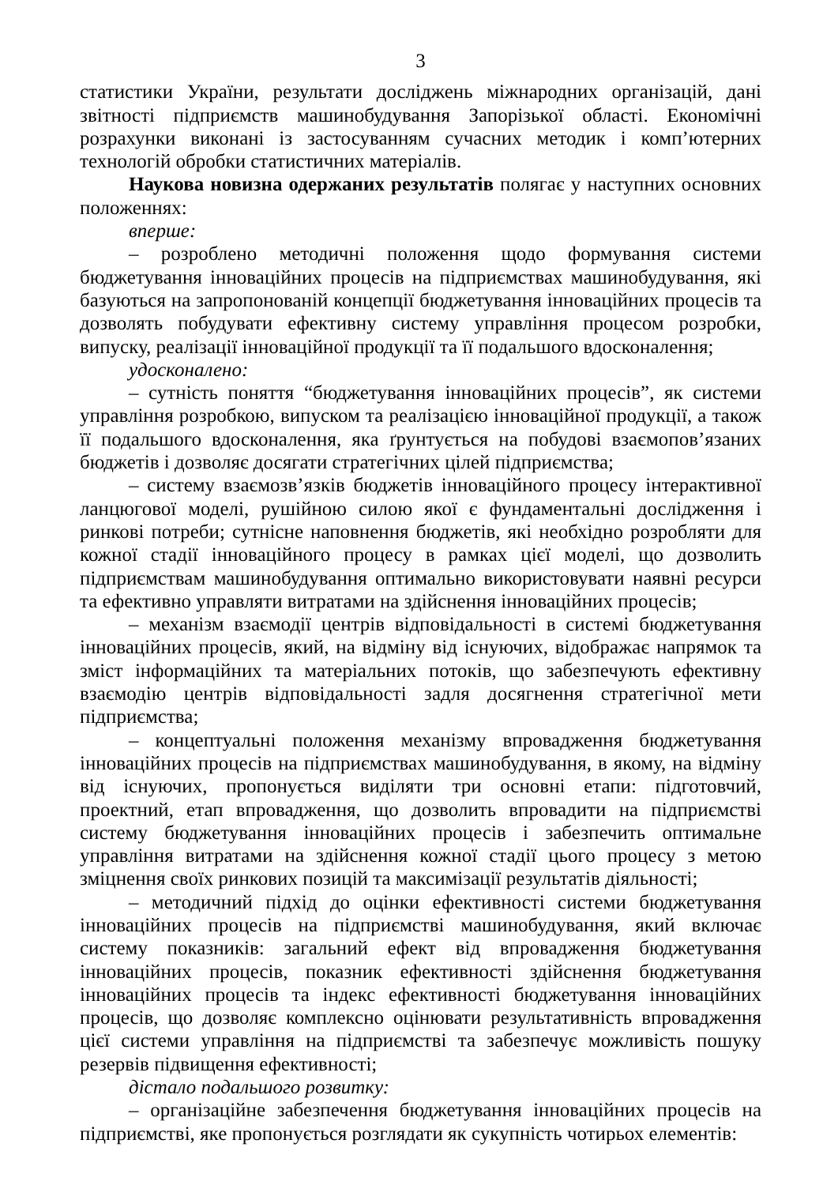3
статистики України, результати досліджень міжнародних організацій, дані звітності підприємств машинобудування Запорізької області. Економічні розрахунки виконані із застосуванням сучасних методик і комп’ютерних технологій обробки статистичних матеріалів.
Наукова новизна одержаних результатів полягає у наступних основних положеннях:
вперше:
– розроблено методичні положення щодо формування системи бюджетування інноваційних процесів на підприємствах машинобудування, які базуються на запропонованій концепції бюджетування інноваційних процесів та дозволять побудувати ефективну систему управління процесом розробки, випуску, реалізації інноваційної продукції та її подальшого вдосконалення;
удосконалено:
– сутність поняття “бюджетування інноваційних процесів”, як системи управління розробкою, випуском та реалізацією інноваційної продукції, а також її подальшого вдосконалення, яка ґрунтується на побудові взаємопов’язаних бюджетів і дозволяє досягати стратегічних цілей підприємства;
– систему взаємозв’язків бюджетів інноваційного процесу інтерактивної ланцюгової моделі, рушійною силою якої є фундаментальні дослідження і ринкові потреби; сутнісне наповнення бюджетів, які необхідно розробляти для кожної стадії інноваційного процесу в рамках цієї моделі, що дозволить підприємствам машинобудування оптимально використовувати наявні ресурси та ефективно управляти витратами на здійснення інноваційних процесів;
– механізм взаємодії центрів відповідальності в системі бюджетування інноваційних процесів, який, на відміну від існуючих, відображає напрямок та зміст інформаційних та матеріальних потоків, що забезпечують ефективну взаємодію центрів відповідальності задля досягнення стратегічної мети підприємства;
– концептуальні положення механізму впровадження бюджетування інноваційних процесів на підприємствах машинобудування, в якому, на відміну від існуючих, пропонується виділяти три основні етапи: підготовчий, проектний, етап впровадження, що дозволить впровадити на підприємстві систему бюджетування інноваційних процесів і забезпечить оптимальне управління витратами на здійснення кожної стадії цього процесу з метою зміцнення своїх ринкових позицій та максимізації результатів діяльності;
– методичний підхід до оцінки ефективності системи бюджетування інноваційних процесів на підприємстві машинобудування, який включає систему показників: загальний ефект від впровадження бюджетування інноваційних процесів, показник ефективності здійснення бюджетування інноваційних процесів та індекс ефективності бюджетування інноваційних процесів, що дозволяє комплексно оцінювати результативність впровадження цієї системи управління на підприємстві та забезпечує можливість пошуку резервів підвищення ефективності;
дістало подальшого розвитку:
– організаційне забезпечення бюджетування інноваційних процесів на підприємстві, яке пропонується розглядати як сукупність чотирьох елементів: